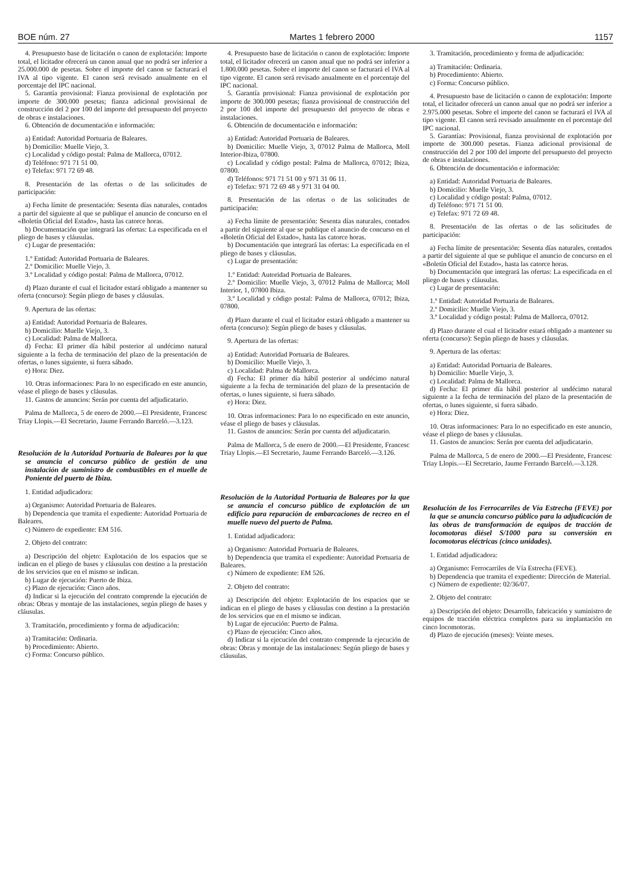BOE núm. 27 Martes 1 febrero 2000 1157
4. Presupuesto base de licitación o canon de explotación: Importe total, el licitador ofrecerá un canon anual que no podrá ser inferior a 25.000.000 de pesetas. Sobre el importe del canon se facturará el IVA al tipo vigente. El canon será revisado anualmente en el porcentaje del IPC nacional.
5. Garantía provisional: Fianza provisional de explotación por importe de 300.000 pesetas; fianza adicional provisional de construcción del 2 por 100 del importe del presupuesto del proyecto de obras e instalaciones.
6. Obtención de documentación e información:
a) Entidad: Autoridad Portuaria de Baleares.
b) Domicilio: Muelle Viejo, 3.
c) Localidad y código postal: Palma de Mallorca, 07012.
d) Teléfono: 971 71 51 00.
e) Telefax: 971 72 69 48.
8. Presentación de las ofertas o de las solicitudes de participación:
a) Fecha límite de presentación: Sesenta días naturales, contados a partir del siguiente al que se publique el anuncio de concurso en el «Boletín Oficial del Estado», hasta las catorce horas.
b) Documentación que integrará las ofertas: La especificada en el pliego de bases y cláusulas.
c) Lugar de presentación:
1.º Entidad: Autoridad Portuaria de Baleares.
2.º Domicilio: Muelle Viejo, 3.
3.º Localidad y código postal: Palma de Mallorca, 07012.
d) Plazo durante el cual el licitador estará obligado a mantener su oferta (concurso): Según pliego de bases y cláusulas.
9. Apertura de las ofertas:
a) Entidad: Autoridad Portuaria de Baleares.
b) Domicilio: Muelle Viejo, 3.
c) Localidad: Palma de Mallorca.
d) Fecha: El primer día hábil posterior al undécimo natural siguiente a la fecha de terminación del plazo de la presentación de ofertas, o lunes siguiente, si fuera sábado.
e) Hora: Diez.
10. Otras informaciones: Para lo no especificado en este anuncio, véase el pliego de bases y cláusulas.
11. Gastos de anuncios: Serán por cuenta del adjudicatario.
Palma de Mallorca, 5 de enero de 2000.—El Presidente, Francesc Triay Llopis.—El Secretario, Jaume Ferrando Barceló.—3.123.
Resolución de la Autoridad Portuaria de Baleares por la que se anuncia el concurso público de gestión de una instalación de suministro de combustibles en el muelle de Poniente del puerto de Ibiza.
1. Entidad adjudicadora:
a) Organismo: Autoridad Portuaria de Baleares.
b) Dependencia que tramita el expediente: Autoridad Portuaria de Baleares.
c) Número de expediente: EM 516.
2. Objeto del contrato:
a) Descripción del objeto: Explotación de los espacios que se indican en el pliego de bases y cláusulas con destino a la prestación de los servicios que en el mismo se indican.
b) Lugar de ejecución: Puerto de Ibiza.
c) Plazo de ejecución: Cinco años.
d) Indicar si la ejecución del contrato comprende la ejecución de obras: Obras y montaje de las instalaciones, según pliego de bases y cláusulas.
3. Tramitación, procedimiento y forma de adjudicación:
a) Tramitación: Ordinaria.
b) Procedimiento: Abierto.
c) Forma: Concurso público.
4. Presupuesto base de licitación o canon de explotación: Importe total, el licitador ofrecerá un canon anual que no podrá ser inferior a 1.800.000 pesetas. Sobre el importe del canon se facturará el IVA al tipo vigente. El canon será revisado anualmente en el porcentaje del IPC nacional.
5. Garantía provisional: Fianza provisional de explotación por importe de 300.000 pesetas; fianza provisional de construcción del 2 por 100 del importe del presupuesto del proyecto de obras e instalaciones.
6. Obtención de documentación e información:
a) Entidad: Autoridad Portuaria de Baleares.
b) Domicilio: Muelle Viejo, 3, 07012 Palma de Mallorca, Moll Interior-Ibiza, 07800.
c) Localidad y código postal: Palma de Mallorca, 07012; Ibiza, 07800.
d) Teléfonos: 971 71 51 00 y 971 31 06 11.
e) Telefax: 971 72 69 48 y 971 31 04 00.
8. Presentación de las ofertas o de las solicitudes de participación:
a) Fecha límite de presentación: Sesenta días naturales, contados a partir del siguiente al que se publique el anuncio de concurso en el «Boletín Oficial del Estado», hasta las catorce horas.
b) Documentación que integrará las ofertas: La especificada en el pliego de bases y cláusulas.
c) Lugar de presentación:
1.º Entidad: Autoridad Portuaria de Baleares.
2.º Domicilio: Muelle Viejo, 3, 07012 Palma de Mallorca; Moll Interior, 1, 07800 Ibiza.
3.º Localidad y código postal: Palma de Mallorca, 07012; Ibiza, 07800.
d) Plazo durante el cual el licitador estará obligado a mantener su oferta (concurso): Según pliego de bases y cláusulas.
9. Apertura de las ofertas:
a) Entidad: Autoridad Portuaria de Baleares.
b) Domicilio: Muelle Viejo, 3.
c) Localidad: Palma de Mallorca.
d) Fecha: El primer día hábil posterior al undécimo natural siguiente a la fecha de terminación del plazo de la presentación de ofertas, o lunes siguiente, si fuera sábado.
e) Hora: Diez.
10. Otras informaciones: Para lo no especificado en este anuncio, véase el pliego de bases y cláusulas.
11. Gastos de anuncios: Serán por cuenta del adjudicatario.
Palma de Mallorca, 5 de enero de 2000.—El Presidente, Francesc Triay Llopis.—El Secretario, Jaume Ferrando Barceló.—3.126.
Resolución de la Autoridad Portuaria de Baleares por la que se anuncia el concurso público de explotación de un edificio para reparación de embarcaciones de recreo en el muelle nuevo del puerto de Palma.
1. Entidad adjudicadora:
a) Organismo: Autoridad Portuaria de Baleares.
b) Dependencia que tramita el expediente: Autoridad Portuaria de Baleares.
c) Número de expediente: EM 526.
2. Objeto del contrato:
a) Descripción del objeto: Explotación de los espacios que se indican en el pliego de bases y cláusulas con destino a la prestación de los servicios que en el mismo se indican.
b) Lugar de ejecución: Puerto de Palma.
c) Plazo de ejecución: Cinco años.
d) Indicar si la ejecución del contrato comprende la ejecución de obras: Obras y montaje de las instalaciones: Según pliego de bases y cláusulas.
3. Tramitación, procedimiento y forma de adjudicación:
a) Tramitación: Ordinaria.
b) Procedimiento: Abierto.
c) Forma: Concurso público.
4. Presupuesto base de licitación o canon de explotación: Importe total, el licitador ofrecerá un canon anual que no podrá ser inferior a 2.975.000 pesetas. Sobre el importe del canon se facturará el IVA al tipo vigente. El canon será revisado anualmente en el porcentaje del IPC nacional.
5. Garantías: Provisional, fianza provisional de explotación por importe de 300.000 pesetas. Fianza adicional provisional de construcción del 2 por 100 del importe del presupuesto del proyecto de obras e instalaciones.
6. Obtención de documentación e información:
a) Entidad: Autoridad Portuaria de Baleares.
b) Domicilio: Muelle Viejo, 3.
c) Localidad y código postal: Palma, 07012.
d) Teléfono: 971 71 51 00.
e) Telefax: 971 72 69 48.
8. Presentación de las ofertas o de las solicitudes de participación:
a) Fecha límite de presentación: Sesenta días naturales, contados a partir del siguiente al que se publique el anuncio de concurso en el «Boletín Oficial del Estado», hasta las catorce horas.
b) Documentación que integrará las ofertas: La especificada en el pliego de bases y cláusulas.
c) Lugar de presentación:
1.º Entidad: Autoridad Portuaria de Baleares.
2.º Domicilio: Muelle Viejo, 3.
3.º Localidad y código postal: Palma de Mallorca, 07012.
d) Plazo durante el cual el licitador estará obligado a mantener su oferta (concurso): Según pliego de bases y cláusulas.
9. Apertura de las ofertas:
a) Entidad: Autoridad Portuaria de Baleares.
b) Domicilio: Muelle Viejo, 3.
c) Localidad: Palma de Mallorca.
d) Fecha: El primer día hábil posterior al undécimo natural siguiente a la fecha de terminación del plazo de la presentación de ofertas, o lunes siguiente, si fuera sábado.
e) Hora: Diez.
10. Otras informaciones: Para lo no especificado en este anuncio, véase el pliego de bases y cláusulas.
11. Gastos de anuncios: Serán por cuenta del adjudicatario.
Palma de Mallorca, 5 de enero de 2000.—El Presidente, Francesc Triay Llopis.—El Secretario, Jaume Ferrando Barceló.—3.128.
Resolución de los Ferrocarriles de Vía Estrecha (FEVE) por la que se anuncia concurso público para la adjudicación de las obras de transformación de equipos de tracción de locomotoras diésel S/1000 para su conversión en locomotoras eléctricas (cinco unidades).
1. Entidad adjudicadora:
a) Organismo: Ferrocarriles de Vía Estrecha (FEVE).
b) Dependencia que tramita el expediente: Dirección de Material.
c) Número de expediente: 02/36/07.
2. Objeto del contrato:
a) Descripción del objeto: Desarrollo, fabricación y suministro de equipos de tracción eléctrica completos para su implantación en cinco locomotoras.
d) Plazo de ejecución (meses): Veinte meses.